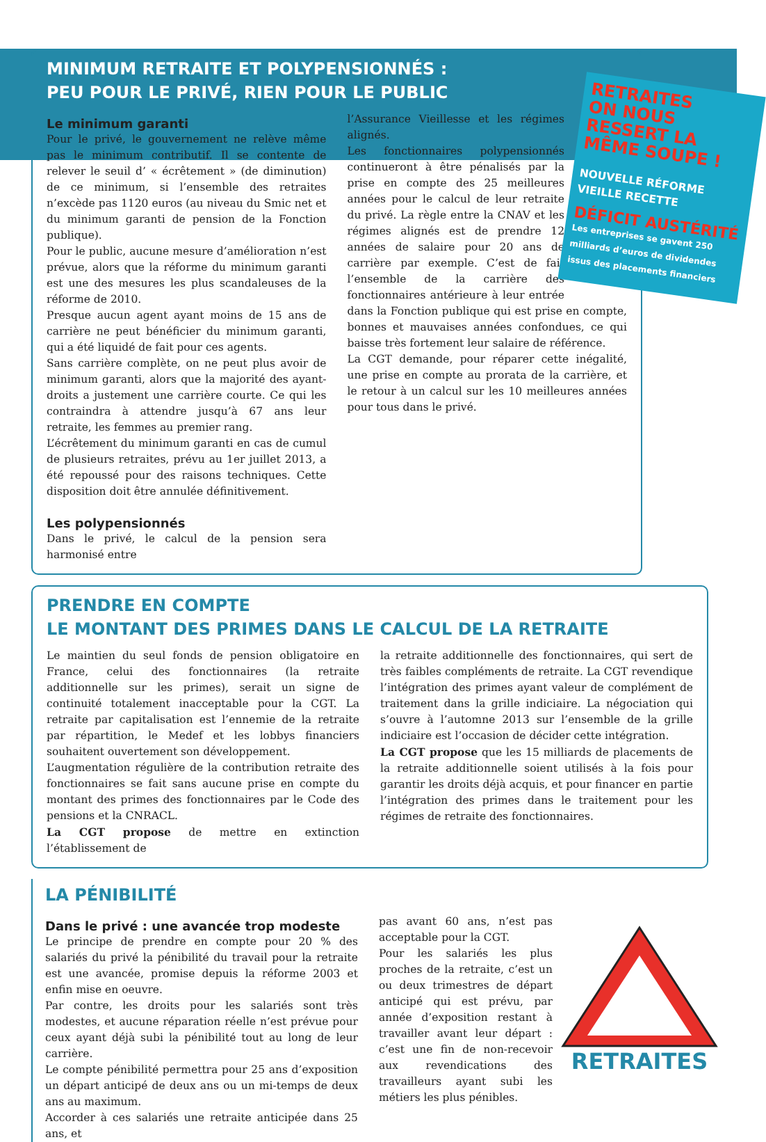MINIMUM RETRAITE ET POLYPENSIONNÉS :
PEU POUR LE PRIVÉ, RIEN POUR LE PUBLIC
Le minimum garanti
Pour le privé, le gouvernement ne relève même pas le minimum contributif. Il se contente de relever le seuil d’ « écrêtement » (de diminution) de ce minimum, si l’ensemble des retraites n’excède pas 1120 euros (au niveau du Smic net et du minimum garanti de pension de la Fonction publique).
Pour le public, aucune mesure d’amélioration n’est prévue, alors que la réforme du minimum garanti est une des mesures les plus scandaleuses de la réforme de 2010.
Presque aucun agent ayant moins de 15 ans de carrière ne peut bénéficier du minimum garanti, qui a été liquidé de fait pour ces agents.
Sans carrière complète, on ne peut plus avoir de minimum garanti, alors que la majorité des ayant-droits a justement une carrière courte. Ce qui les contraindra à attendre jusqu’à 67 ans leur retraite, les femmes au premier rang.
L’écrêtement du minimum garanti en cas de cumul de plusieurs retraites, prévu au 1er juillet 2013, a été repoussé pour des raisons techniques. Cette disposition doit être annulée définitivement.
Les polypensionnés
Dans le privé, le calcul de la pension sera harmonisé entre
RETRAITES
ON NOUS RESSERT LA MÊME SOUPE !
NOUVELLE RÉFORME VIEILLE RECETTE
DÉFICIT AUSTÉRITÉ
Les entreprises se gavent 250 milliards d’euros de dividendes issus des placements financiers
l’Assurance Vieillesse et les régimes alignés.
Les fonctionnaires polypensionnés continueront à être pénalisés par la prise en compte des 25 meilleures années pour le calcul de leur retraite du privé. La règle entre la CNAV et les régimes alignés est de prendre 12 années de salaire pour 20 ans de carrière par exemple. C’est de fait l’ensemble de la carrière des fonctionnaires antérieure à leur entrée dans la Fonction publique qui est prise en compte, bonnes et mauvaises années confondues, ce qui baisse très fortement leur salaire de référence.
La CGT demande, pour réparer cette inégalité, une prise en compte au prorata de la carrière, et le retour à un calcul sur les 10 meilleures années pour tous dans le privé.
PRENDRE EN COMPTE
LE MONTANT DES PRIMES DANS LE CALCUL DE LA RETRAITE
Le maintien du seul fonds de pension obligatoire en France, celui des fonctionnaires (la retraite additionnelle sur les primes), serait un signe de continuité totalement inacceptable pour la CGT. La retraite par capitalisation est l’ennemie de la retraite par répartition, le Medef et les lobbys financiers souhaitent ouvertement son développement.
L’augmentation régulière de la contribution retraite des fonctionnaires se fait sans aucune prise en compte du montant des primes des fonctionnaires par le Code des pensions et la CNRACL.
La CGT propose de mettre en extinction l’établissement de
la retraite additionnelle des fonctionnaires, qui sert de très faibles compléments de retraite. La CGT revendique l’intégration des primes ayant valeur de complément de traitement dans la grille indiciaire. La négociation qui s’ouvre à l’automne 2013 sur l’ensemble de la grille indiciaire est l’occasion de décider cette intégration.
La CGT propose que les 15 milliards de placements de la retraite additionnelle soient utilisés à la fois pour garantir les droits déjà acquis, et pour financer en partie l’intégration des primes dans le traitement pour les régimes de retraite des fonctionnaires.
LA PÉNIBILITÉ
Dans le privé : une avancée trop modeste
Le principe de prendre en compte pour 20 % des salariés du privé la pénibilité du travail pour la retraite est une avancée, promise depuis la réforme 2003 et enfin mise en oeuvre.
Par contre, les droits pour les salariés sont très modestes, et aucune réparation réelle n’est prévue pour ceux ayant déjà subi la pénibilité tout au long de leur carrière.
Le compte pénibilité permettra pour 25 ans d’exposition un départ anticipé de deux ans ou un mi-temps de deux ans au maximum.
Accorder à ces salariés une retraite anticipée dans 25 ans, et
RETRAITES
pas avant 60 ans, n’est pas acceptable pour la CGT.
Pour les salariés les plus proches de la retraite, c’est un ou deux trimestres de départ anticipé qui est prévu, par année d’exposition restant à travailler avant leur départ : c’est une fin de non-recevoir aux revendications des travailleurs ayant subi les métiers les plus pénibles.